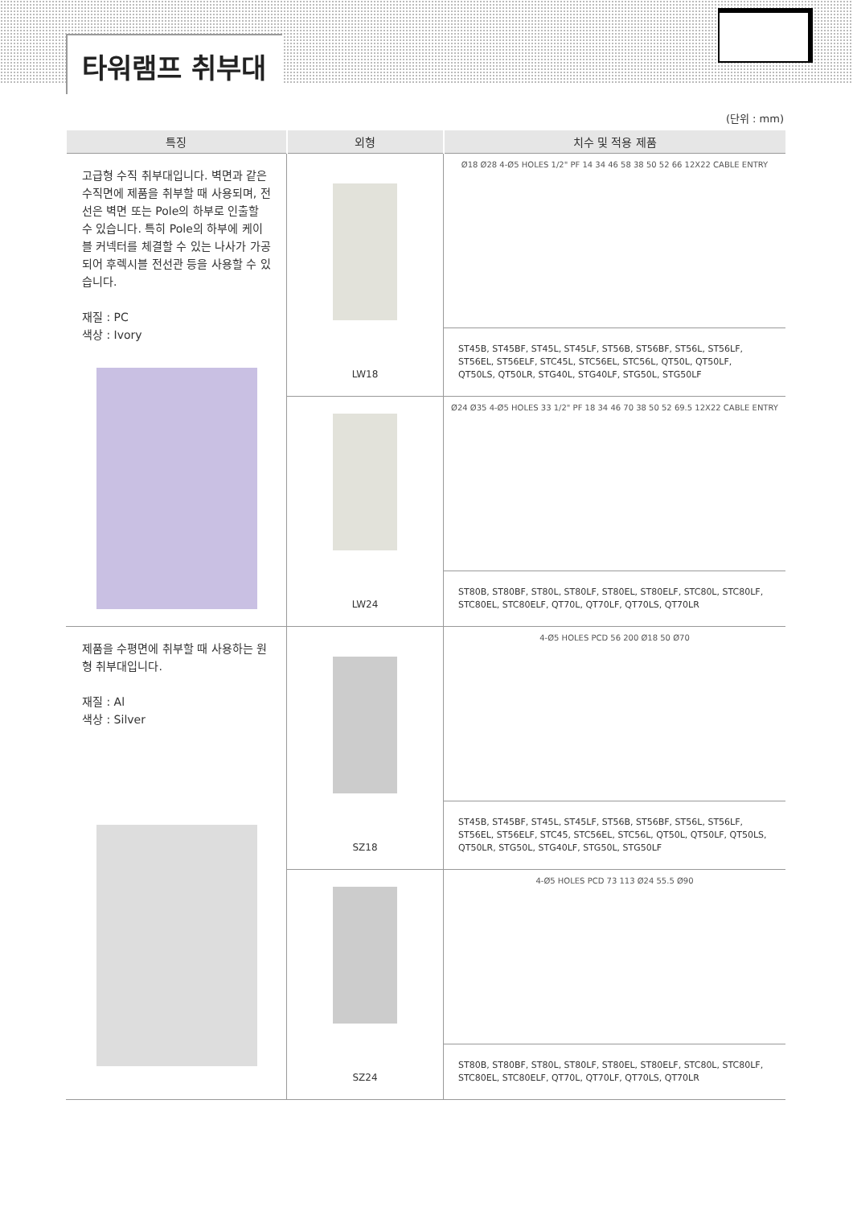타워램프 취부대
(단위 : mm)
| 특징 | 외형 | 치수 및 적용 제품 |
| --- | --- | --- |
| 고급형 수직 취부대입니다. 벽면과 같은 수직면에 제품을 취부할 때 사용되며, 전선은 벽면 또는 Pole의 하부로 인출할 수 있습니다. 특히 Pole의 하부에 케이블 커넥터를 체결할 수 있는 나사가 가공되어 후렉시블 전선관 등을 사용할 수 있습니다. 재질 : PC 색상 : Ivory | LW18 | Ø18 Ø28 4-Ø5 HOLES 1/2" PF 14 34 46 58 38 50 52 66 12X22 CABLE ENTRY |
| | | ST45B, ST45BF, ST45L, ST45LF, ST56B, ST56BF, ST56L, ST56LF, ST56EL, ST56ELF, STC45L, STC56EL, STC56L, QT50L, QT50LF, QT50LS, QT50LR, STG40L, STG40LF, STG50L, STG50LF |
| | LW24 | Ø24 Ø35 4-Ø5 HOLES 33 1/2" PF 18 34 46 70 38 50 52 69.5 12X22 CABLE ENTRY |
| | | ST80B, ST80BF, ST80L, ST80LF, ST80EL, ST80ELF, STC80L, STC80LF, STC80EL, STC80ELF, QT70L, QT70LF, QT70LS, QT70LR |
| 제품을 수평면에 취부할 때 사용하는 원형 취부대입니다. 재질 : Al 색상 : Silver | SZ18 | 4-Ø5 HOLES PCD 56 200 Ø18 50 Ø70 |
| | | ST45B, ST45BF, ST45L, ST45LF, ST56B, ST56BF, ST56L, ST56LF, ST56EL, ST56ELF, STC45, STC56EL, STC56L, QT50L, QT50LF, QT50LS, QT50LR, STG50L, STG40LF, STG50L, STG50LF |
| | SZ24 | 4-Ø5 HOLES PCD 73 113 Ø24 55.5 Ø90 |
| | | ST80B, ST80BF, ST80L, ST80LF, ST80EL, ST80ELF, STC80L, STC80LF, STC80EL, STC80ELF, QT70L, QT70LF, QT70LS, QT70LR |